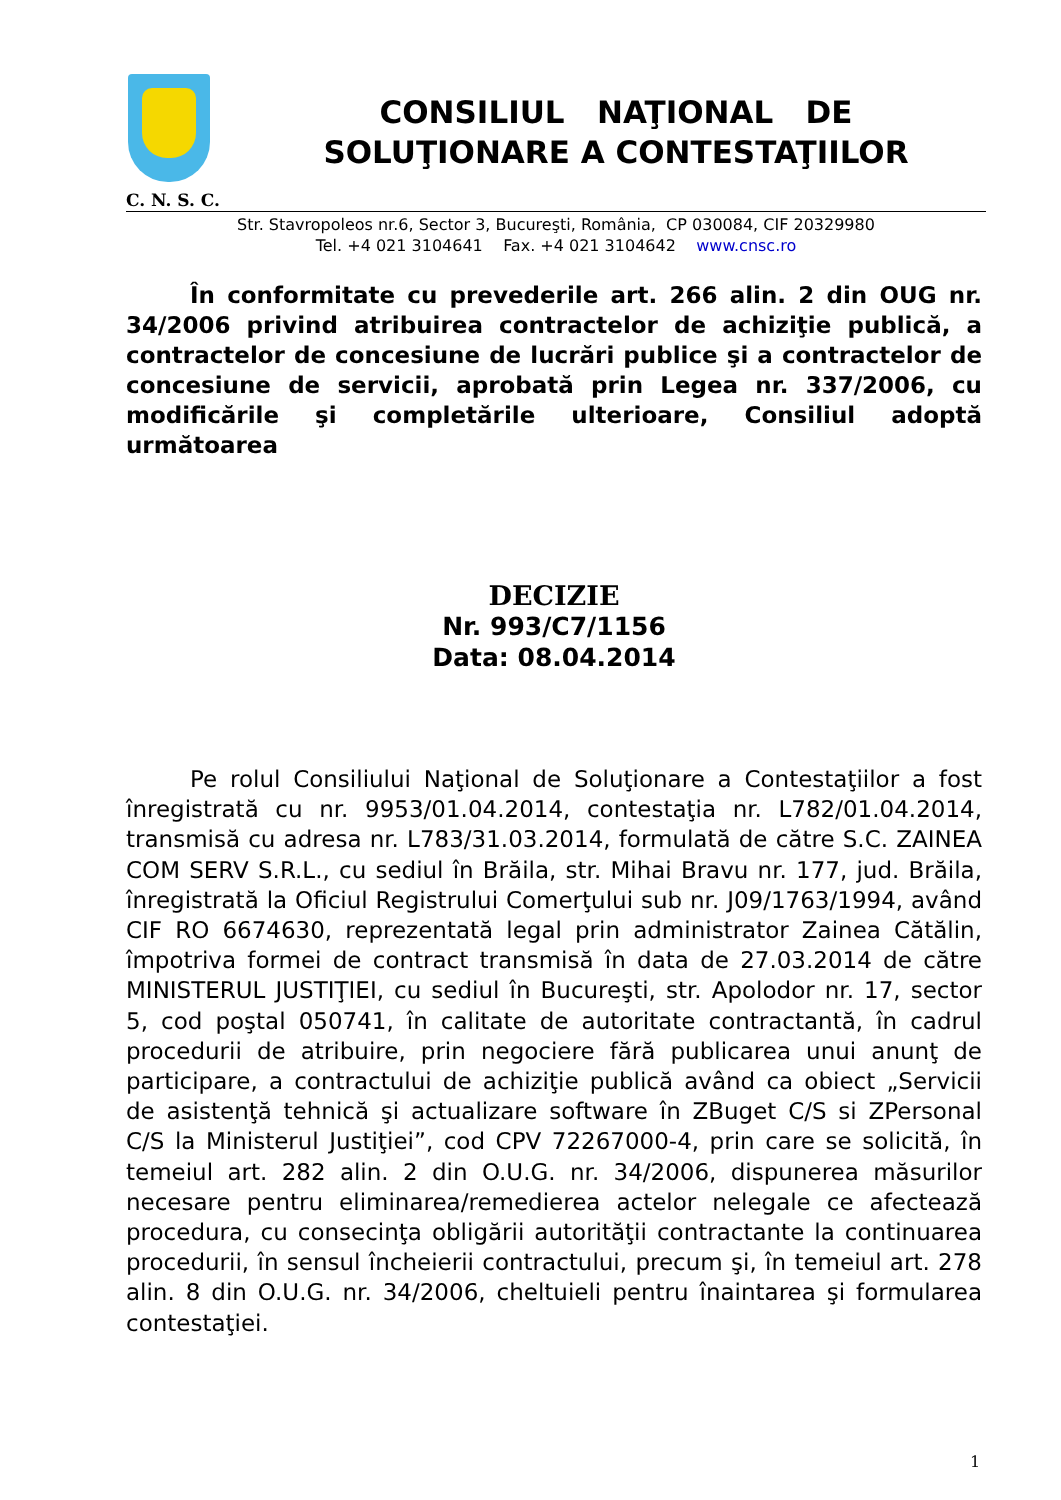CONSILIUL NAŢIONAL DE
SOLUŢIONARE A CONTESTAŢIILOR
C. N. S. C.
Str. Stavropoleos nr.6, Sector 3, Bucureşti, România, CP 030084, CIF 20329980
Tel. +4 021 3104641 Fax. +4 021 3104642 www.cnsc.ro
În conformitate cu prevederile art. 266 alin. 2 din OUG nr. 34/2006 privind atribuirea contractelor de achiziţie publică, a contractelor de concesiune de lucrări publice şi a contractelor de concesiune de servicii, aprobată prin Legea nr. 337/2006, cu modificările şi completările ulterioare, Consiliul adoptă următoarea
DECIZIE
Nr. 993/C7/1156
Data: 08.04.2014
Pe rolul Consiliului Naţional de Soluţionare a Contestaţiilor a fost înregistrată cu nr. 9953/01.04.2014, contestaţia nr. L782/01.04.2014, transmisă cu adresa nr. L783/31.03.2014, formulată de către S.C. ZAINEA COM SERV S.R.L., cu sediul în Brăila, str. Mihai Bravu nr. 177, jud. Brăila, înregistrată la Oficiul Registrului Comerţului sub nr. J09/1763/1994, având CIF RO 6674630, reprezentată legal prin administrator Zainea Cătălin, împotriva formei de contract transmisă în data de 27.03.2014 de către MINISTERUL JUSTIŢIEI, cu sediul în Bucureşti, str. Apolodor nr. 17, sector 5, cod poştal 050741, în calitate de autoritate contractantă, în cadrul procedurii de atribuire, prin negociere fără publicarea unui anunţ de participare, a contractului de achiziţie publică având ca obiect „Servicii de asistenţă tehnică şi actualizare software în ZBuget C/S si ZPersonal C/S la Ministerul Justiţiei”, cod CPV 72267000-4, prin care se solicită, în temeiul art. 282 alin. 2 din O.U.G. nr. 34/2006, dispunerea măsurilor necesare pentru eliminarea/remedierea actelor nelegale ce afectează procedura, cu consecinţa obligării autorităţii contractante la continuarea procedurii, în sensul încheierii contractului, precum şi, în temeiul art. 278 alin. 8 din O.U.G. nr. 34/2006, cheltuieli pentru înaintarea şi formularea contestaţiei.
1